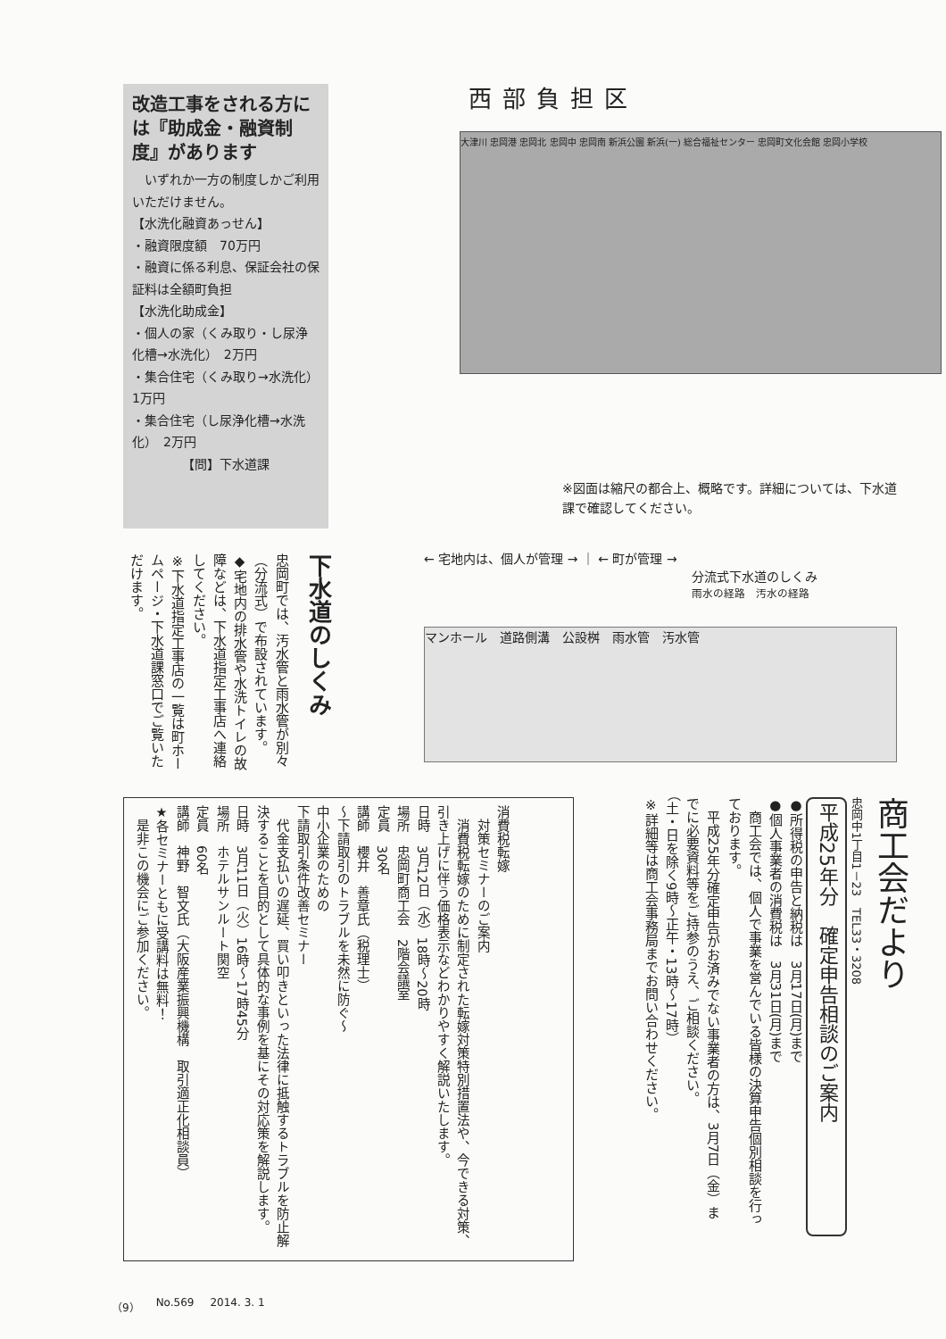改造工事をされる方には『助成金・融資制度』があります
　いずれか一方の制度しかご利用いただけません。
【水洗化融資あっせん】
・融資限度額　70万円
・融資に係る利息、保証会社の保証料は全額町負担
【水洗化助成金】
・個人の家（くみ取り・し尿浄化槽→水洗化）　2万円
・集合住宅（くみ取り→水洗化）　1万円
・集合住宅（し尿浄化槽→水洗化）　2万円
【問】下水道課
西部負担区
大津川 忠岡港 忠岡北 忠岡中 忠岡南 新浜公園 新浜(一) 総合福祉センター 忠岡町文化会館 忠岡小学校
※図面は縮尺の都合上、概略です。詳細については、下水道課で確認してください。
下水道のしくみ
忠岡町では、汚水管と雨水管が別々（分流式）で布設されています。
◆宅地内の排水管や水洗トイレの故障などは、下水道指定工事店へ連絡してください。
※下水道指定工事店の一覧は町ホームページ・下水道課窓口でご覧いただけます。
← 宅地内は、個人が管理 → ｜ ← 町が管理 →
分流式下水道のしくみ
雨水の経路　汚水の経路
マンホール　道路側溝　公設桝　雨水管　汚水管
商工会だより
忠岡中1丁目1－23　TEL33・3208
平成25年分　確定申告相談のご案内
●所得税の申告と納税は　3月17日(月)まで
●個人事業者の消費税は　3月31日(月)まで
　商工会では、個人で事業を営んでいる皆様の決算申告個別相談を行っております。
　平成25年分確定申告がお済みでない事業者の方は、3月7日（金）までに必要資料等をご持参のうえ、ご相談ください。
（土・日を除く9時～正午・13時～17時）
※詳細等は商工会事務局までお問い合わせください。
消費税転嫁
　対策セミナーのご案内
　消費税転嫁のために制定された転嫁対策特別措置法や、今できる対策、引き上げに伴う価格表示などわかりやすく解説いたします。
日時　3月12日（水）18時～20時
場所　忠岡町商工会　2階会議室
定員　30名
講師　櫻井　善章氏（税理士）
～下請取引のトラブルを未然に防ぐ～
中小企業のための
下請取引条件改善セミナー
　代金支払いの遅延、買い叩きといった法律に抵触するトラブルを防止解決することを目的として具体的な事例を基にその対応策を解説します。
日時　3月11日（火）16時～17時45分
場所　ホテルサンルート関空
定員　60名
講師　神野　智文氏（大阪産業振興機構　取引適正化相談員）
★各セミナーともに受講料は無料！
　是非この機会にご参加ください。
（9） No.569 2014. 3. 1